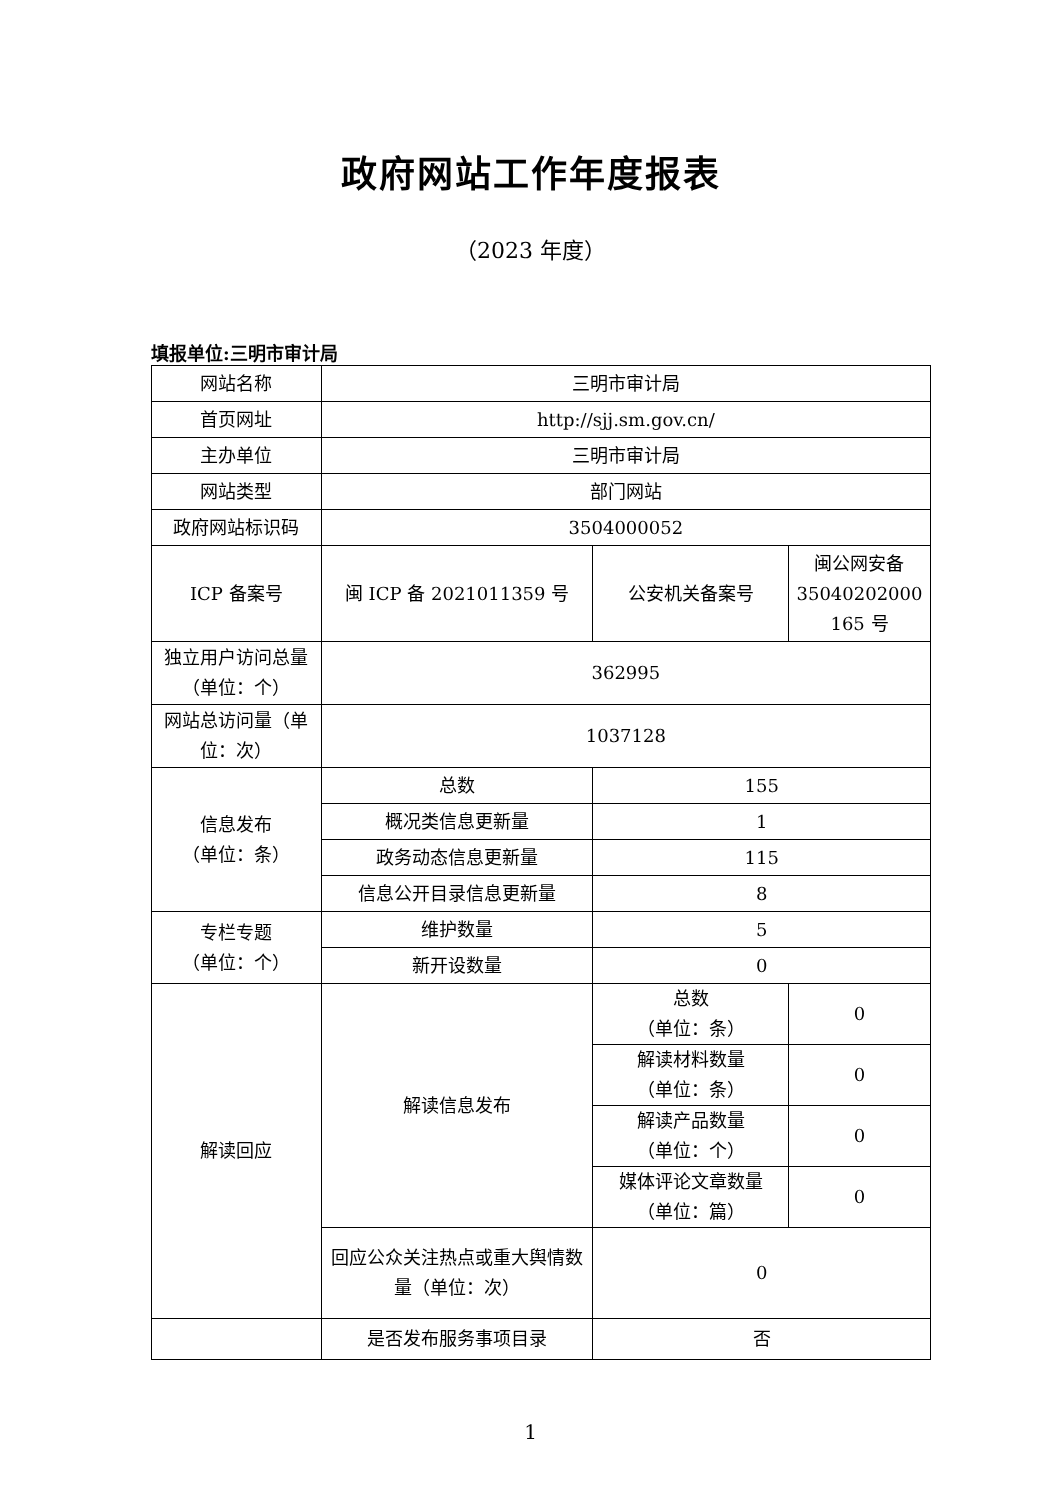政府网站工作年度报表
（2023 年度）
填报单位:三明市审计局
| 网站名称 | 三明市审计局 | | |
| 首页网址 | http://sjj.sm.gov.cn/ | | |
| 主办单位 | 三明市审计局 | | |
| 网站类型 | 部门网站 | | |
| 政府网站标识码 | 3504000052 | | |
| ICP 备案号 | 闽 ICP 备 2021011359 号 | 公安机关备案号 | 闽公网安备 35040202000 165 号 |
| 独立用户访问总量（单位：个） | 362995 | | |
| 网站总访问量（单位：次） | 1037128 | | |
| 信息发布 （单位：条） | 总数 | 155 | |
| | 概况类信息更新量 | 1 | |
| | 政务动态信息更新量 | 115 | |
| | 信息公开目录信息更新量 | 8 | |
| 专栏专题 （单位：个） | 维护数量 | 5 | |
| | 新开设数量 | 0 | |
| 解读回应 | 解读信息发布 | 总数 （单位：条） | 0 |
| | | 解读材料数量 （单位：条） | 0 |
| | | 解读产品数量 （单位：个） | 0 |
| | | 媒体评论文章数量 （单位：篇） | 0 |
| | 回应公众关注热点或重大舆情数量（单位：次） | 0 | |
| | 是否发布服务事项目录 | 否 | |
1